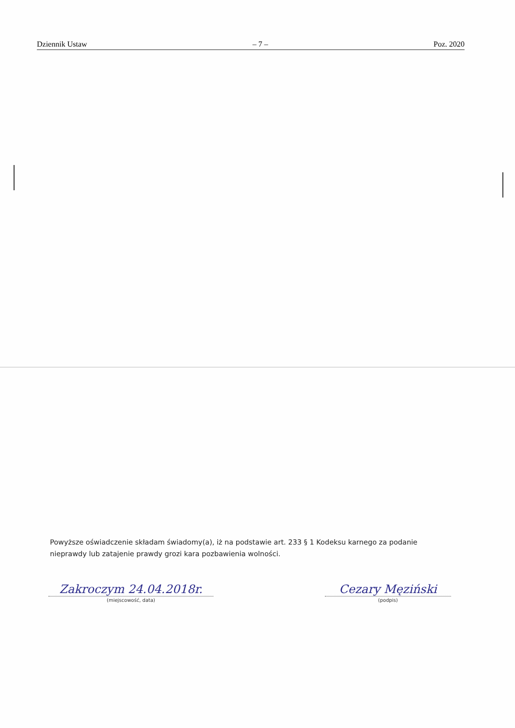Dziennik Ustaw – 7 – Poz. 2020
Powyższe oświadczenie składam świadomy(a), iż na podstawie art. 233 § 1 Kodeksu karnego za podanie nieprawdy lub zatajenie prawdy grozi kara pozbawienia wolności.
Zakroczym 24.04.2018r.
(miejscowość, data)
Cezary Męziński
(podpis)